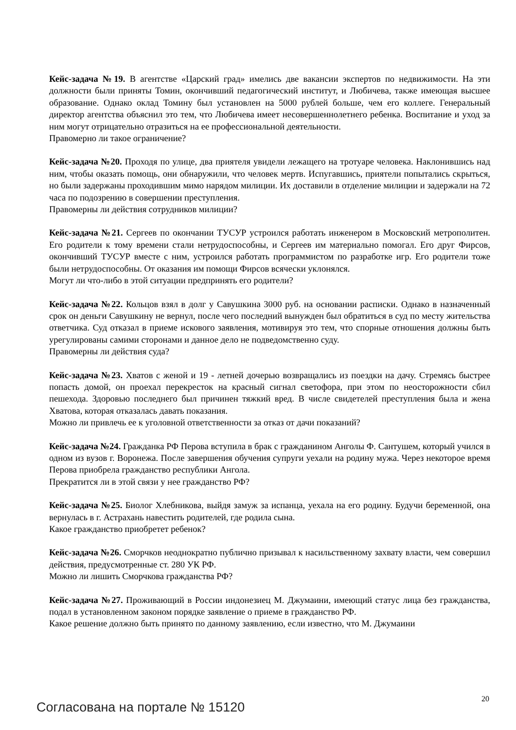Кейс-задача №19. В агентстве «Царский град» имелись две вакансии экспертов по недвижимости. На эти должности были приняты Томин, окончивший педагогический институт, и Любичева, также имеющая высшее образование. Однако оклад Томину был установлен на 5000 рублей больше, чем его коллеге. Генеральный директор агентства объяснил это тем, что Любичева имеет несовершеннолетнего ребенка. Воспитание и уход за ним могут отрицательно отразиться на ее профессиональной деятельности.
Правомерно ли такое ограничение?
Кейс-задача №20. Проходя по улице, два приятеля увидели лежащего на тротуаре человека. Наклонившись над ним, чтобы оказать помощь, они обнаружили, что человек мертв. Испугавшись, приятели попытались скрыться, но были задержаны проходившим мимо нарядом милиции. Их доставили в отделение милиции и задержали на 72 часа по подозрению в совершении преступления.
Правомерны ли действия сотрудников милиции?
Кейс-задача №21. Сергеев по окончании ТУСУР устроился работать инженером в Московский метрополитен. Его родители к тому времени стали нетрудоспособны, и Сергеев им материально помогал. Его друг Фирсов, окончивший ТУСУР вместе с ним, устроился работать программистом по разработке игр. Его родители тоже были нетрудоспособны. От оказания им помощи Фирсов всячески уклонялся.
Могут ли что-либо в этой ситуации предпринять его родители?
Кейс-задача №22. Кольцов взял в долг у Савушкина 3000 руб. на основании расписки. Однако в назначенный срок он деньги Савушкину не вернул, после чего последний вынужден был обратиться в суд по месту жительства ответчика. Суд отказал в приеме искового заявления, мотивируя это тем, что спорные отношения должны быть урегулированы самими сторонами и данное дело не подведомственно суду.
Правомерны ли действия суда?
Кейс-задача №23. Хватов с женой и 19 - летней дочерью возвращались из поездки на дачу. Стремясь быстрее попасть домой, он проехал перекресток на красный сигнал светофора, при этом по неосторожности сбил пешехода. Здоровью последнего был причинен тяжкий вред. В числе свидетелей преступления была и жена Хватова, которая отказалась давать показания.
Можно ли привлечь ее к уголовной ответственности за отказ от дачи показаний?
Кейс-задача №24. Гражданка РФ Перова вступила в брак с гражданином Анголы Ф. Сантушем, который учился в одном из вузов г. Воронежа. После завершения обучения супруги уехали на родину мужа. Через некоторое время Перова приобрела гражданство республики Ангола.
Прекратится ли в этой связи у нее гражданство РФ?
Кейс-задача №25. Биолог Хлебникова, выйдя замуж за испанца, уехала на его родину. Будучи беременной, она вернулась в г. Астрахань навестить родителей, где родила сына.
Какое гражданство приобретет ребенок?
Кейс-задача №26. Сморчков неоднократно публично призывал к насильственному захвату власти, чем совершил действия, предусмотренные ст. 280 УК РФ.
Можно ли лишить Сморчкова гражданства РФ?
Кейс-задача №27. Проживающий в России индонезиец М. Джумаини, имеющий статус лица без гражданства, подал в установленном законом порядке заявление о приеме в гражданство РФ.
Какое решение должно быть принято по данному заявлению, если известно, что М. Джумаини
20
Согласована на портале № 15120